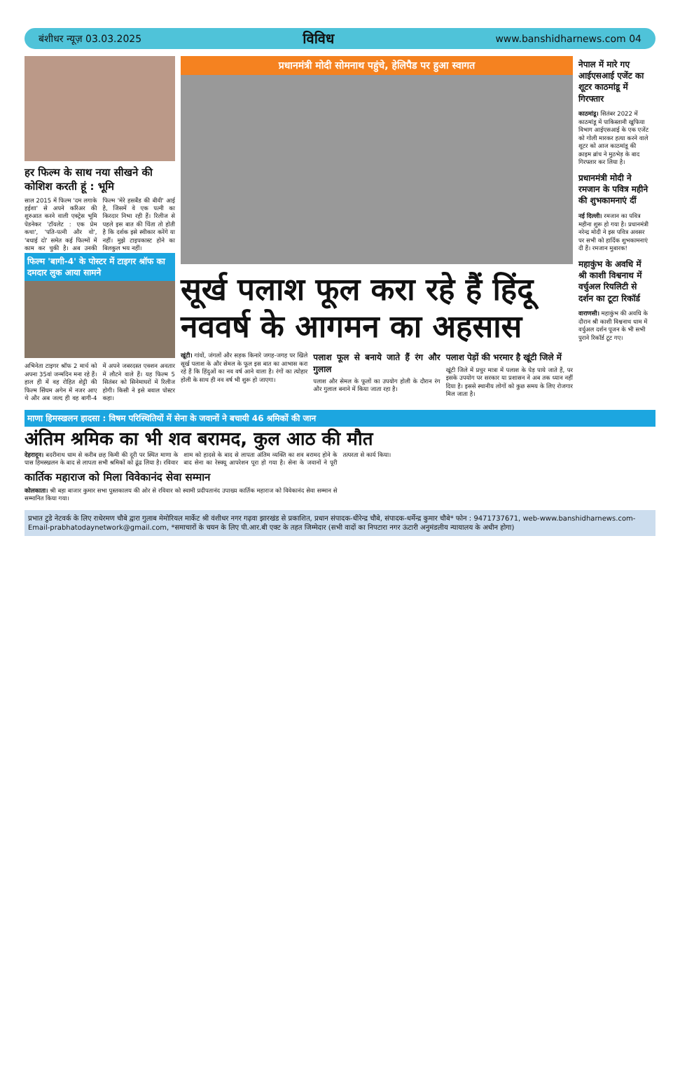बंशीधर न्यूज़ 03.03.2025 विविध www.banshidharnews.com 04
हर फिल्म के साथ नया सीखने की कोशिश करती हूं : भूमि
साल 2015 में फिल्म 'दम लगाके हईशा' से अपने करिअर की शुरुआत करने वाली एक्ट्रेस भूमि पेडनेकर 'टॉयलेट : एक प्रेम कथा', 'पति-पत्नी और वो', 'बधाई दो' समेत कई फिल्मों में काम कर चुकी है। अब उनकी फिल्म 'मेरे हसबैंड की बीवी' आई है, जिसमें वे एक पत्नी का किरदार निभा रही हैं। रिलीज से पहले इस बात की चिंता तो होती है कि दर्शक इसे स्वीकार करेंगे या नहीं। मुझे टाइपकास्ट होने का बिलकुल भय नहीं।
फिल्म 'बागी-4' के पोस्टर में टाइगर श्रॉफ का दमदार लुक आया सामने
अभिनेता टाइगर श्रॉफ 2 मार्च को अपना 35वां जन्मदिन मना रहे हैं। हाल ही में वह रोहित शेट्टी की फिल्म सिंघम अगेन में नजर आए थे और अब जल्द ही वह बागी-4 में अपने जबरदस्त एक्शन अवतार में लौटने वाले हैं। यह फिल्म 5 सितंबर को सिनेमाघरों में रिलीज होगी। किसी ने इसे बवाल पोस्टर कहा।
प्रधानमंत्री मोदी सोमनाथ पहुंचे, हेलिपैड पर हुआ स्वागत
सूर्ख पलाश फूल करा रहे हैं हिंदू नववर्ष के आगमन का अहसास
खूंटी। गांवों, जंगलों और सड़क किनारे जगह-जगह पर खिले सूर्ख पलाश के और सेमल के फूल इस बात का आभास करा रहे हैं कि हिंदुओं का नव वर्ष आने वाला है। रंगों का त्योहार होली के साथ ही नव वर्ष भी शुरू हो जाएगा।
पलाश फूल से बनाये जाते हैं रंग और गुलाल
पलाश और सेमल के फूलों का उपयोग होली के दौरान रंग और गुलाल बनाने में किया जाता रहा है।
पलाश पेड़ों की भरमार है खूंटी जिले में
खूंटी जिले में प्रचुर मात्रा में पलाश के पेड़ पाये जाते हैं, पर इसके उपयोग पर सरकार या प्रशासन ने अब तक ध्यान नहीं दिया है। इससे स्थानीय लोगों को कुछ समय के लिए रोजगार मिल जाता है।
नेपाल में मारे गए आईएसआई एजेंट का शूटर काठमांडू में गिरफ्तार
काठमांडू। सितंबर 2022 में काठमांडू में पाकिस्तानी खुफिया विभाग आईएसआई के एक एजेंट को गोली मारकर हत्या करने वाले शूटर को आज काठमांडू की क्राइम ब्रांच ने मुठभेड़ के बाद गिरफ्तार कर लिया है।
प्रधानमंत्री मोदी ने रमजान के पवित्र महीने की शुभकामनाएं दीं
नई दिल्ली। रमजान का पवित्र महीना शुरू हो गया है। प्रधानमंत्री नरेन्द्र मोदी ने इस पवित्र अवसर पर सभी को हार्दिक शुभकामनाएं दी हैं। रमजान मुबारक!
महाकुंभ के अवधि में श्री काशी विश्वनाथ में वर्चुअल रियलिटी से दर्शन का टूटा रिकॉर्ड
वाराणसी। महाकुंभ की अवधि के दौरान श्री काशी विश्वनाथ धाम में वर्चुअल दर्शन पूजन के भी सभी पुराने रिकॉर्ड टूट गए।
माणा हिमस्खलन हादसा : विषम परिस्थितियों में सेना के जवानों ने बचायी 46 श्रमिकों की जान
अंतिम श्रमिक का भी शव बरामद, कुल आठ की मौत
देहरादून। बदरीनाथ धाम से करीब छह किमी की दूरी पर स्थित माणा के पास हिमस्खलन के बाद से लापता सभी श्रमिकों को ढूंढ लिया है। रविवार शाम को हादसे के बाद से लापता अंतिम व्यक्ति का शव बरामद होने के बाद सेना का रेस्क्यू आपरेशन पूरा हो गया है। सेना के जवानों ने पूरी तत्परता से कार्य किया।
कार्तिक महाराज को मिला विवेकानंद सेवा सम्मान
कोलकाता। श्री बड़ा बाजार कुमार सभा पुस्तकालय की ओर से रविवार को स्वामी प्रदीपतानंद उपाख्य कार्तिक महाराज को विवेकानंद सेवा सम्मान से सम्मानित किया गया।
प्रभात टुडे नेटवर्क के लिए राधेरमण चौबे द्वारा गुलाब मेमोरियल मार्केट श्री वंशीधर नगर गढ़वा झारखंड से प्रकाशित, प्रधान संपादक-धीरेन्द्र चौबे, संपादक-धर्मेन्द्र कुमार चौबे* फोन : 9471737671, web-www.banshidharnews.com-Email-prabhatodaynetwork@gmail.com, *समाचारों के चयन के लिए पी.आर.बी एक्ट के तहत जिम्मेदार (सभी वादों का निपटारा नगर ऊंटारी अनुमंडलीय न्यायालय के अधीन होगा)